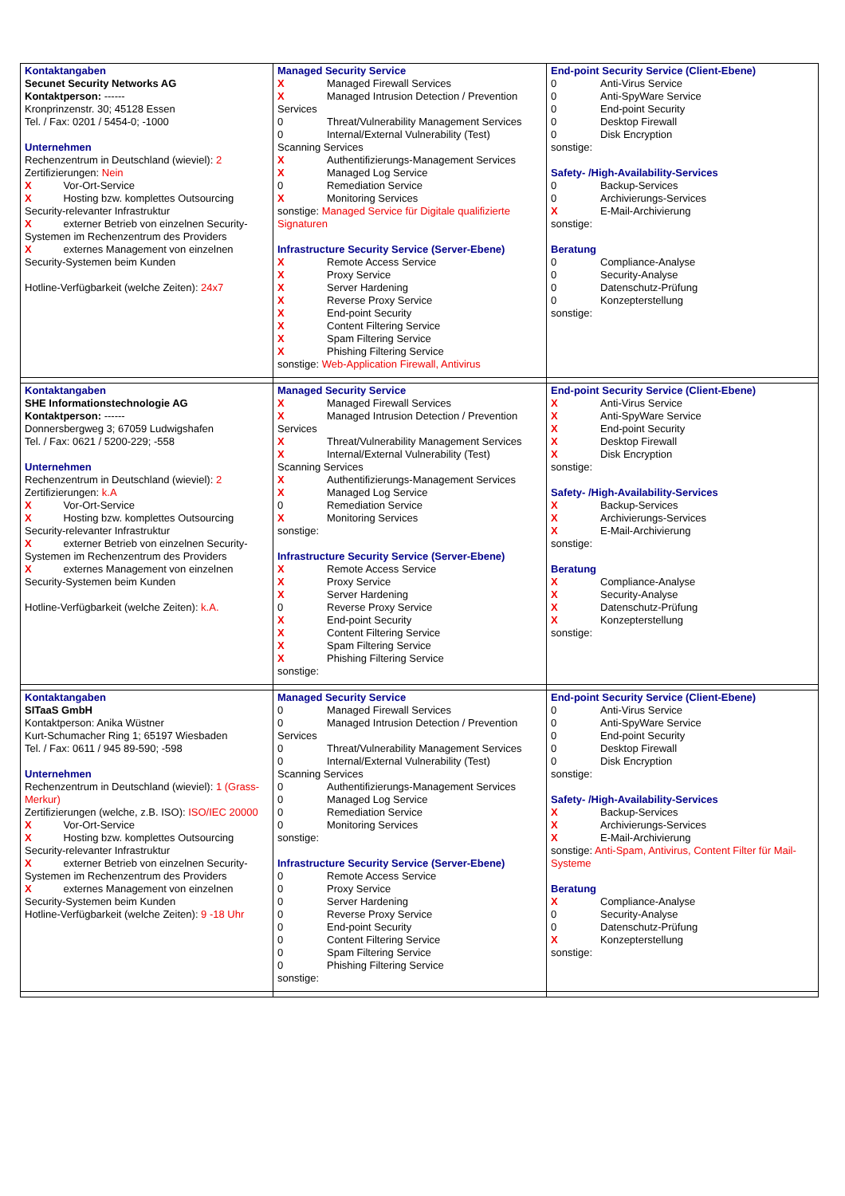| Kontaktangaben Secunet Security Networks AG Kontaktperson: ------ Kronprinzenstr. 30; 45128 Essen Tel. / Fax: 0201 / 5454-0; -1000 Unternehmen Rechenzentrum in Deutschland (wieviel): 2 Zertifizierungen: Nein X Vor-Ort-Service X Hosting bzw. komplettes Outsourcing Security-relevanter Infrastruktur X externer Betrieb von einzelnen Security-Systemen im Rechenzentrum des Providers X externes Management von einzelnen Security-Systemen beim Kunden Hotline-Verfügbarkeit (welche Zeiten): 24x7 | Managed Security Service X Managed Firewall Services X Managed Intrusion Detection / Prevention Services 0 Threat/Vulnerability Management Services 0 Internal/External Vulnerability (Test) Scanning Services X Authentifizierungs-Management Services X Managed Log Service 0 Remediation Service X Monitoring Services sonstige: Managed Service für Digitale qualifizierte Signaturen Infrastructure Security Service (Server-Ebene) X Remote Access Service X Proxy Service X Server Hardening X Reverse Proxy Service X End-point Security X Content Filtering Service X Spam Filtering Service X Phishing Filtering Service sonstige: Web-Application Firewall, Antivirus | End-point Security Service (Client-Ebene) 0 Anti-Virus Service 0 Anti-SpyWare Service 0 End-point Security 0 Desktop Firewall 0 Disk Encryption sonstige: Safety- /High-Availability-Services 0 Backup-Services 0 Archivierungs-Services X E-Mail-Archivierung sonstige: Beratung 0 Compliance-Analyse 0 Security-Analyse 0 Datenschutz-Prüfung 0 Konzepterstellung sonstige: |
| Kontaktangaben SHE Informationstechnologie AG Kontaktperson: ------ Donnersbergweg 3; 67059 Ludwigshafen Tel. / Fax: 0621 / 5200-229; -558 Unternehmen Rechenzentrum in Deutschland (wieviel): 2 Zertifizierungen: k.A X Vor-Ort-Service X Hosting bzw. komplettes Outsourcing Security-relevanter Infrastruktur X externer Betrieb von einzelnen Security-Systemen im Rechenzentrum des Providers X externes Management von einzelnen Security-Systemen beim Kunden Hotline-Verfügbarkeit (welche Zeiten): k.A. | Managed Security Service X Managed Firewall Services X Managed Intrusion Detection / Prevention Services X Threat/Vulnerability Management Services X Internal/External Vulnerability (Test) Scanning Services X Authentifizierungs-Management Services X Managed Log Service 0 Remediation Service X Monitoring Services sonstige: Infrastructure Security Service (Server-Ebene) X Remote Access Service X Proxy Service X Server Hardening 0 Reverse Proxy Service X End-point Security X Content Filtering Service X Spam Filtering Service X Phishing Filtering Service sonstige: | End-point Security Service (Client-Ebene) X Anti-Virus Service X Anti-SpyWare Service X End-point Security X Desktop Firewall X Disk Encryption sonstige: Safety- /High-Availability-Services X Backup-Services X Archivierungs-Services X E-Mail-Archivierung sonstige: Beratung X Compliance-Analyse X Security-Analyse X Datenschutz-Prüfung X Konzepterstellung sonstige: |
| Kontaktangaben SITaaS GmbH Kontaktperson: Anika Wüstner Kurt-Schumacher Ring 1; 65197 Wiesbaden Tel. / Fax: 0611 / 945 89-590; -598 Unternehmen Rechenzentrum in Deutschland (wieviel): 1 (Grass-Merkur) Zertifizierungen (welche, z.B. ISO): ISO/IEC 20000 X Vor-Ort-Service X Hosting bzw. komplettes Outsourcing Security-relevanter Infrastruktur X externer Betrieb von einzelnen Security-Systemen im Rechenzentrum des Providers X externes Management von einzelnen Security-Systemen beim Kunden Hotline-Verfügbarkeit (welche Zeiten): 9 -18 Uhr | Managed Security Service 0 Managed Firewall Services 0 Managed Intrusion Detection / Prevention Services 0 Threat/Vulnerability Management Services 0 Internal/External Vulnerability (Test) Scanning Services 0 Authentifizierungs-Management Services 0 Managed Log Service 0 Remediation Service 0 Monitoring Services sonstige: Infrastructure Security Service (Server-Ebene) 0 Remote Access Service 0 Proxy Service 0 Server Hardening 0 Reverse Proxy Service 0 End-point Security 0 Content Filtering Service 0 Spam Filtering Service 0 Phishing Filtering Service sonstige: | End-point Security Service (Client-Ebene) 0 Anti-Virus Service 0 Anti-SpyWare Service 0 End-point Security 0 Desktop Firewall 0 Disk Encryption sonstige: Safety- /High-Availability-Services X Backup-Services X Archivierungs-Services X E-Mail-Archivierung sonstige: Anti-Spam, Antivirus, Content Filter für Mail-Systeme Beratung X Compliance-Analyse 0 Security-Analyse 0 Datenschutz-Prüfung X Konzepterstellung sonstige: |